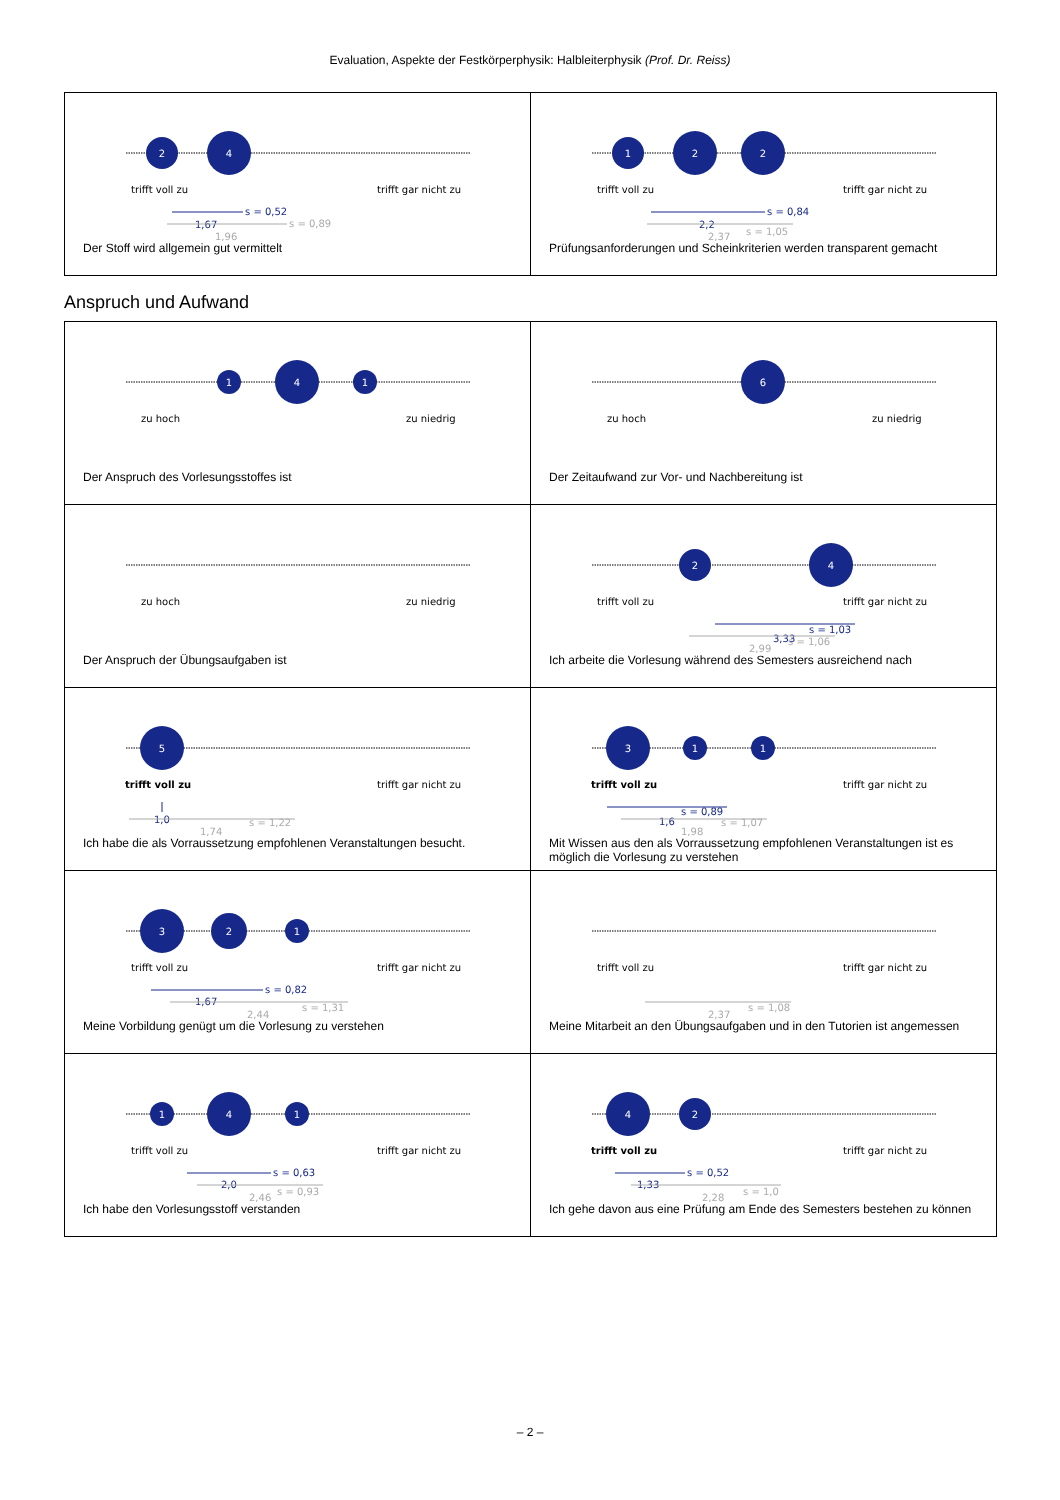Evaluation, Aspekte der Festkörperphysik: Halbleiterphysik (Prof. Dr. Reiss)
| 2 4 trifft voll zu trifft gar nicht zu s = 0,52 1,67 s = 0,89 1,96 Der Stoff wird allgemein gut vermittelt | 1 2 2 trifft voll zu trifft gar nicht zu s = 0,84 2,2 s = 1,05 2,37 Prüfungsanforderungen und Scheinkriterien werden transparent gemacht |
Anspruch und Aufwand
| 1 4 1 zu hoch zu niedrig Der Anspruch des Vorlesungsstoffes ist | 6 zu hoch zu niedrig Der Zeitaufwand zur Vor- und Nachbereitung ist |
| zu hoch zu niedrig Der Anspruch der Übungsaufgaben ist | 2 4 trifft voll zu trifft gar nicht zu s = 1,03 3,33 s = 1,06 2,99 Ich arbeite die Vorlesung während des Semesters ausreichend nach |
| 5 trifft voll zu trifft gar nicht zu 1,0 s = 1,22 1,74 Ich habe die als Vorraussetzung empfohlenen Veranstaltungen besucht. | 3 1 1 trifft voll zu trifft gar nicht zu s = 0,89 1,6 s = 1,07 1,98 Mit Wissen aus den als Vorraussetzung empfohlenen Veranstaltungen ist es möglich die Vorlesung zu verstehen |
| 3 2 1 trifft voll zu trifft gar nicht zu s = 0,82 1,67 s = 1,31 2,44 Meine Vorbildung genügt um die Vorlesung zu verstehen | trifft voll zu trifft gar nicht zu s = 1,08 2,37 Meine Mitarbeit an den Übungsaufgaben und in den Tutorien ist angemessen |
| 1 4 1 trifft voll zu trifft gar nicht zu s = 0,63 2,0 s = 0,93 2,46 Ich habe den Vorlesungsstoff verstanden | 4 2 trifft voll zu trifft gar nicht zu s = 0,52 1,33 s = 1,0 2,28 Ich gehe davon aus eine Prüfung am Ende des Semesters bestehen zu können |
– 2 –